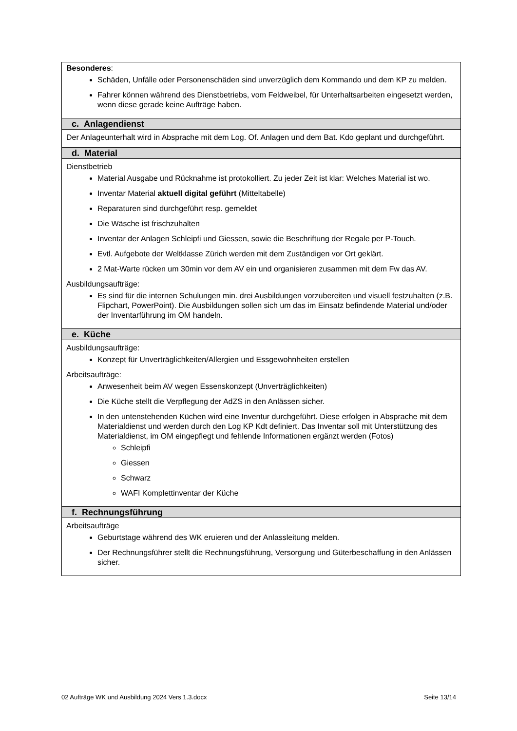| Besonderes : Schäden, Unfälle oder Personenschäden sind unverzüglich dem Kommando und dem KP zu melden. Fahrer können während des Dienstbetriebs, vom Feldweibel, für Unterhaltsarbeiten eingesetzt werden, wenn diese gerade keine Aufträge haben. |
| c. Anlagendienst |
| Der Anlageunterhalt wird in Absprache mit dem Log. Of. Anlagen und dem Bat. Kdo geplant und durchgeführt. |
| d. Material |
| Dienstbetrieb Material Ausgabe und Rücknahme ist protokolliert. Zu jeder Zeit ist klar: Welches Material ist wo. Inventar Material aktuell digital geführt (Mitteltabelle) Reparaturen sind durchgeführt resp. gemeldet Die Wäsche ist frischzuhalten Inventar der Anlagen Schleipfi und Giessen, sowie die Beschriftung der Regale per P-Touch. Evtl. Aufgebote der Weltklasse Zürich werden mit dem Zuständigen vor Ort geklärt. 2 Mat-Warte rücken um 30min vor dem AV ein und organisieren zusammen mit dem Fw das AV. Ausbildungsaufträge: Es sind für die internen Schulungen min. drei Ausbildungen vorzubereiten und visuell festzuhalten (z.B. Flipchart, PowerPoint). Die Ausbildungen sollen sich um das im Einsatz befindende Material und/oder der Inventarführung im OM handeln. |
| e. Küche |
| Ausbildungsaufträge: Konzept für Unverträglichkeiten/Allergien und Essgewohnheiten erstellen Arbeitsaufträge: Anwesenheit beim AV wegen Essenskonzept (Unverträglichkeiten) Die Küche stellt die Verpflegung der AdZS in den Anlässen sicher. In den untenstehenden Küchen wird eine Inventur durchgeführt. Diese erfolgen in Absprache mit dem Materialdienst und werden durch den Log KP Kdt definiert. Das Inventar soll mit Unterstützung des Materialdienst, im OM eingepflegt und fehlende Informationen ergänzt werden (Fotos) Schleipfi Giessen Schwarz WAFI Komplettinventar der Küche |
| f. Rechnungsführung |
| Arbeitsaufträge Geburtstage während des WK eruieren und der Anlassleitung melden. Der Rechnungsführer stellt die Rechnungsführung, Versorgung und Güterbeschaffung in den Anlässen sicher. |
02 Aufträge WK und Ausbildung 2024 Vers 1.3.docx Seite 13/14